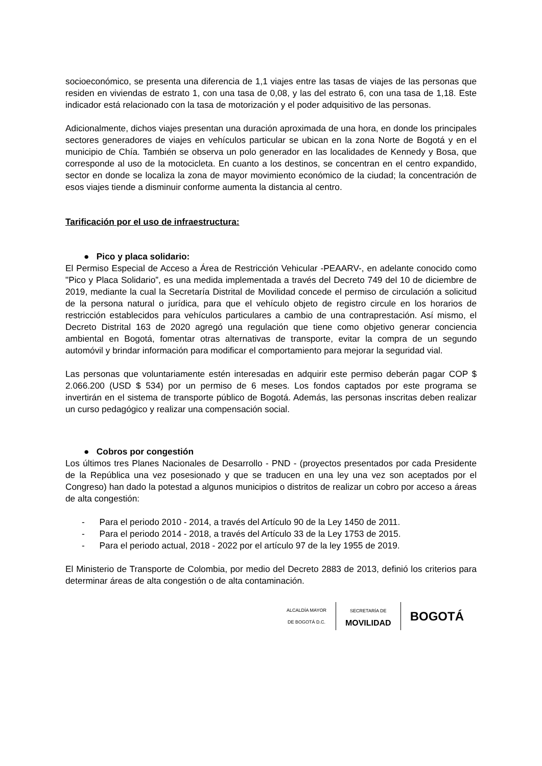socioeconómico, se presenta una diferencia de 1,1 viajes entre las tasas de viajes de las personas que residen en viviendas de estrato 1, con una tasa de 0,08, y las del estrato 6, con una tasa de 1,18. Este indicador está relacionado con la tasa de motorización y el poder adquisitivo de las personas.
Adicionalmente, dichos viajes presentan una duración aproximada de una hora, en donde los principales sectores generadores de viajes en vehículos particular se ubican en la zona Norte de Bogotá y en el municipio de Chía. También se observa un polo generador en las localidades de Kennedy y Bosa, que corresponde al uso de la motocicleta. En cuanto a los destinos, se concentran en el centro expandido, sector en donde se localiza la zona de mayor movimiento económico de la ciudad; la concentración de esos viajes tiende a disminuir conforme aumenta la distancia al centro.
Tarificación por el uso de infraestructura:
● Pico y placa solidario:
El Permiso Especial de Acceso a Área de Restricción Vehicular -PEAARV-, en adelante conocido como "Pico y Placa Solidario”, es una medida implementada a través del Decreto 749 del 10 de diciembre de 2019, mediante la cual la Secretaría Distrital de Movilidad concede el permiso de circulación a solicitud de la persona natural o jurídica, para que el vehículo objeto de registro circule en los horarios de restricción establecidos para vehículos particulares a cambio de una contraprestación. Así mismo, el Decreto Distrital 163 de 2020 agregó una regulación que tiene como objetivo generar conciencia ambiental en Bogotá, fomentar otras alternativas de transporte, evitar la compra de un segundo automóvil y brindar información para modificar el comportamiento para mejorar la seguridad vial.
Las personas que voluntariamente estén interesadas en adquirir este permiso deberán pagar COP $ 2.066.200 (USD $ 534) por un permiso de 6 meses. Los fondos captados por este programa se invertirán en el sistema de transporte público de Bogotá. Además, las personas inscritas deben realizar un curso pedagógico y realizar una compensación social.
● Cobros por congestión
Los últimos tres Planes Nacionales de Desarrollo - PND - (proyectos presentados por cada Presidente de la República una vez posesionado y que se traducen en una ley una vez son aceptados por el Congreso) han dado la potestad a algunos municipios o distritos de realizar un cobro por acceso a áreas de alta congestión:
- Para el periodo 2010 - 2014, a través del Artículo 90 de la Ley 1450 de 2011.
- Para el periodo 2014 - 2018, a través del Artículo 33 de la Ley 1753 de 2015.
- Para el periodo actual, 2018 - 2022 por el artículo 97 de la ley 1955 de 2019.
El Ministerio de Transporte de Colombia, por medio del Decreto 2883 de 2013, definió los criterios para determinar áreas de alta congestión o de alta contaminación.
ALCALDÍA MAYOR
DE BOGOTÁ D.C.
SECRETARÍA DE
MOVILIDAD
BOGOTÁ